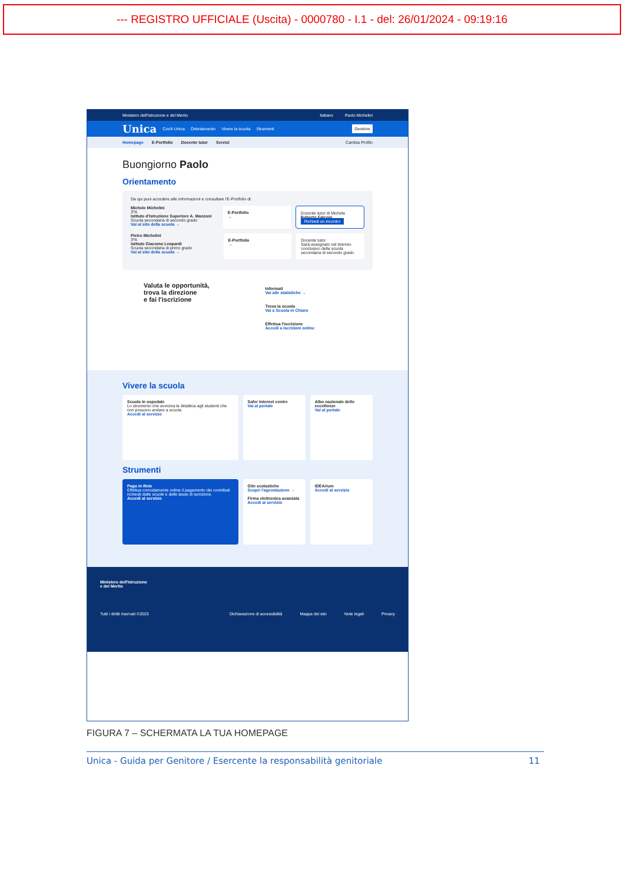--- REGISTRO UFFICIALE (Uscita) - 0000780 - I.1 - del: 26/01/2024 - 09:19:16
Ministero dell'Istruzione e del Merito Italiano Paolo Michelini
Unica Cos'è Unica Orientamento Vivere la scuola Strumenti Genitore
Homepage E-Portfolio Docente tutor Servizi Cambia Profilo
Buongiorno Paolo
Orientamento
Da qui puoi accedere alle informazioni e consultare l'E-Portfolio di:
Michele Michelini
3ºA
Istituto d'Istruzione Superiore A. Manzoni
Scuola secondaria di secondo grado
Vai al sito della scuola →
E-Portfolio
→
Docente tutor di Michele
Roberto Falconi
Richiedi un incontro
Pietro Michelini
3ºA
Istituto Giacomo Leopardi
Scuola secondaria di primo grado
Vai al sito della scuola →
E-Portfolio
→
Docente tutor
Sarà assegnato nel triennio conclusivo della scuola secondaria di secondo grado
Valuta le opportunità,
trova la direzione
e fai l'iscrizione
Informati
Vai alle statistiche →
Trova la scuola
Vai a Scuola in Chiaro
Effettua l'iscrizione
Accedi a Iscrizioni online
Vivere la scuola
Scuola in ospedale
Lo strumento che avvicina la didattica agli studenti che non possono andare a scuola.
Accedi al servizio
Safer Internet centre
Vai al portale
Albo nazionale delle eccellenze
Vai al portale
Strumenti
Pago in Rete
Effettua comodamente online il pagamento dei contributi richiesti dalle scuole e delle tasse di iscrizione.
Accedi al servizio
Gite scolastiche
Scopri l'agevolazione →
Firma elettronica avanzata
Accedi al servizio
IDEArium
Accedi al servizio
Ministero dell'Istruzione
e del Merito
Tutti i diritti riservati ©2023 Dichiarazione di accessibilità Mappa del sito Note legali Privacy
FIGURA 7 – SCHERMATA LA TUA HOMEPAGE
Unica - Guida per Genitore / Esercente la responsabilità genitoriale 11